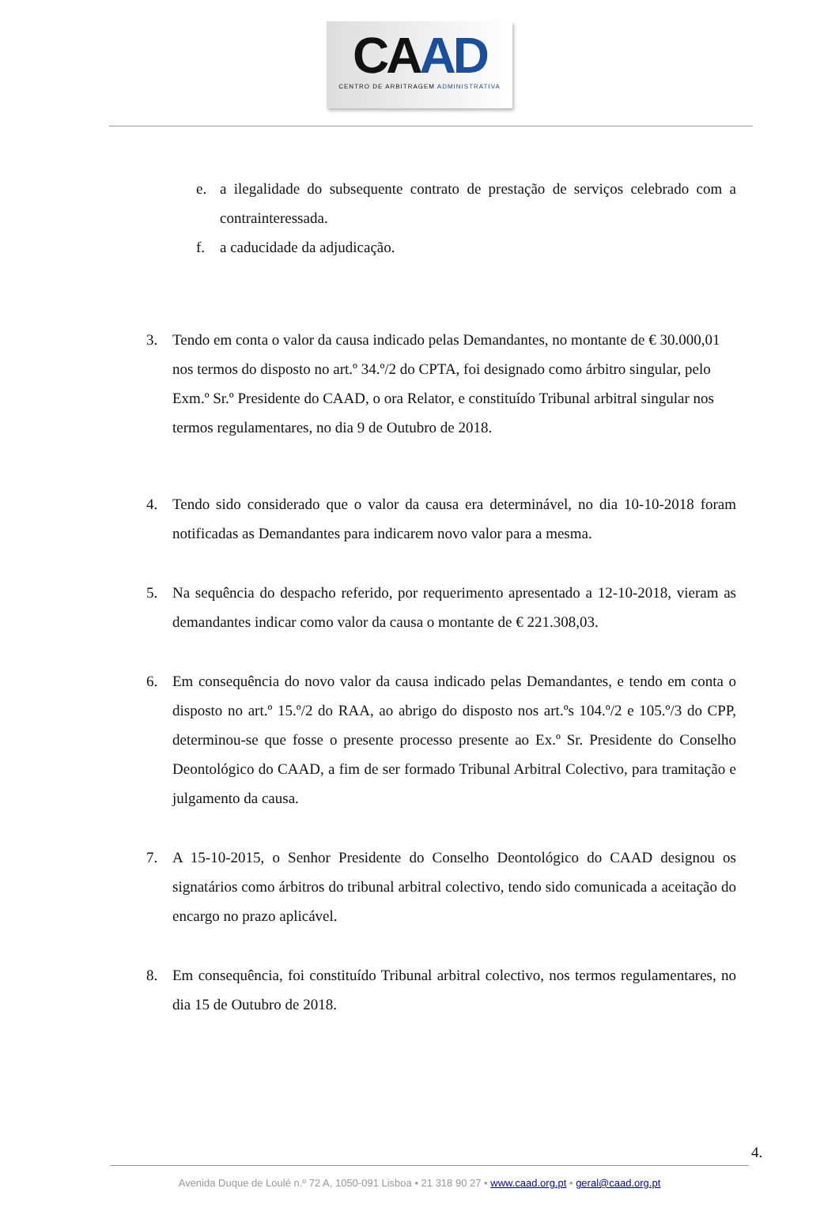CAAD
CENTRO DE ARBITRAGEM ADMINISTRATIVA
e. a ilegalidade do subsequente contrato de prestação de serviços celebrado com a contrainteressada.
f. a caducidade da adjudicação.
3. Tendo em conta o valor da causa indicado pelas Demandantes, no montante de € 30.000,01 nos termos do disposto no art.º 34.º/2 do CPTA, foi designado como árbitro singular, pelo Exm.º Sr.º Presidente do CAAD, o ora Relator, e constituído Tribunal arbitral singular nos termos regulamentares, no dia 9 de Outubro de 2018.
4. Tendo sido considerado que o valor da causa era determinável, no dia 10-10-2018 foram notificadas as Demandantes para indicarem novo valor para a mesma.
5. Na sequência do despacho referido, por requerimento apresentado a 12-10-2018, vieram as demandantes indicar como valor da causa o montante de € 221.308,03.
6. Em consequência do novo valor da causa indicado pelas Demandantes, e tendo em conta o disposto no art.º 15.º/2 do RAA, ao abrigo do disposto nos art.ºs 104.º/2 e 105.º/3 do CPP, determinou-se que fosse o presente processo presente ao Ex.º Sr. Presidente do Conselho Deontológico do CAAD, a fim de ser formado Tribunal Arbitral Colectivo, para tramitação e julgamento da causa.
7. A 15-10-2015, o Senhor Presidente do Conselho Deontológico do CAAD designou os signatários como árbitros do tribunal arbitral colectivo, tendo sido comunicada a aceitação do encargo no prazo aplicável.
8. Em consequência, foi constituído Tribunal arbitral colectivo, nos termos regulamentares, no dia 15 de Outubro de 2018.
4.
Avenida Duque de Loulé n.º 72 A, 1050-091 Lisboa • 21 318 90 27 • www.caad.org.pt • geral@caad.org.pt